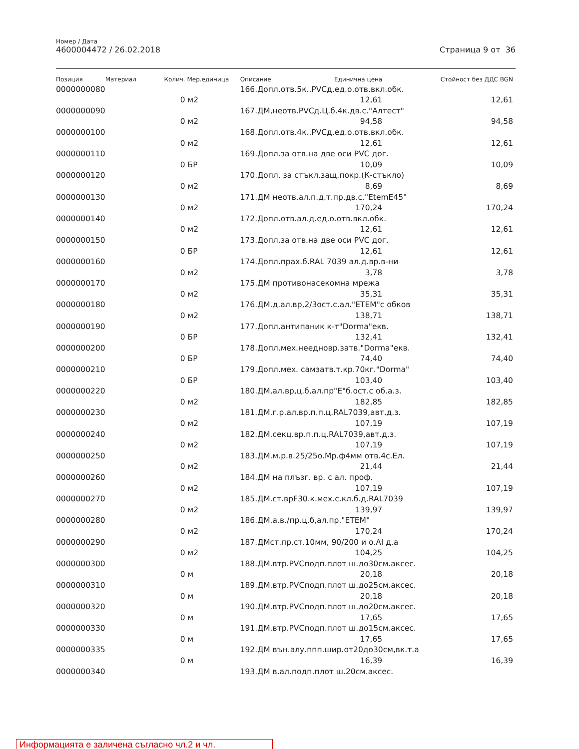Номер / Дата
4600004472 / 26.02.2018 Страница 9 от 36
| Позиция | Материал | Колич. | Мер.единица | Описание | Единична цена | Стойност без ДДС BGN |
| --- | --- | --- | --- | --- | --- | --- |
| 0000000080 | | | | 166.Допл.отв.5к..PVCд.ед.о.отв.вкл.обк. | | |
| | | 0 | м2 | | 12,61 | 12,61 |
| 0000000090 | | | | 167.ДМ,неотв.PVCд.Ц.б.4к.дв.с."Алтест" | | |
| | | 0 | м2 | | 94,58 | 94,58 |
| 0000000100 | | | | 168.Допл.отв.4к..PVCд.ед.о.отв.вкл.обк. | | |
| | | 0 | м2 | | 12,61 | 12,61 |
| 0000000110 | | | | 169.Допл.за отв.на две оси PVC дог. | | |
| | | 0 | БР | | 10,09 | 10,09 |
| 0000000120 | | | | 170.Допл. за стъкл.защ.покр.(К-стъкло) | | |
| | | 0 | м2 | | 8,69 | 8,69 |
| 0000000130 | | | | 171.ДМ неотв.ал.п.д.т.пр.дв.с."EtemE45" | | |
| | | 0 | м2 | | 170,24 | 170,24 |
| 0000000140 | | | | 172.Допл.отв.ал.д.ед.о.отв.вкл.обк. | | |
| | | 0 | м2 | | 12,61 | 12,61 |
| 0000000150 | | | | 173.Допл.за отв.на две оси PVC дог. | | |
| | | 0 | БР | | 12,61 | 12,61 |
| 0000000160 | | | | 174.Допл.прах.б.RAL 7039 ал.д.вр.в-ни | | |
| | | 0 | м2 | | 3,78 | 3,78 |
| 0000000170 | | | | 175.ДМ противонасекомна мрежа | | |
| | | 0 | м2 | | 35,31 | 35,31 |
| 0000000180 | | | | 176.ДМ.д.ал.вр,2/3ост.с.ал."ЕТЕМ"с обков | | |
| | | 0 | м2 | | 138,71 | 138,71 |
| 0000000190 | | | | 177.Допл.антипаник к-т"Dorma"екв. | | |
| | | 0 | БР | | 132,41 | 132,41 |
| 0000000200 | | | | 178.Допл.мех.неедновр.затв."Dorma"екв. | | |
| | | 0 | БР | | 74,40 | 74,40 |
| 0000000210 | | | | 179.Допл.мех. самзатв.т.кр.70кг."Dorma" | | |
| | | 0 | БР | | 103,40 | 103,40 |
| 0000000220 | | | | 180.ДМ,ал.вр,ц.б,ал.пр"Е"б.ост.с об.а.з. | | |
| | | 0 | м2 | | 182,85 | 182,85 |
| 0000000230 | | | | 181.ДМ.г.р.ал.вр.п.п.ц.RAL7039,авт.д.з. | | |
| | | 0 | м2 | | 107,19 | 107,19 |
| 0000000240 | | | | 182.ДМ.секц.вр.п.п.ц.RAL7039,авт.д.з. | | |
| | | 0 | м2 | | 107,19 | 107,19 |
| 0000000250 | | | | 183.ДМ.м.р.в.25/25о.Мр.ф4мм отв.4с.Ел. | | |
| | | 0 | м2 | | 21,44 | 21,44 |
| 0000000260 | | | | 184.ДМ на плъзг. вр. с ал. проф. | | |
| | | 0 | м2 | | 107,19 | 107,19 |
| 0000000270 | | | | 185.ДМ.ст.врF30.к.мех.с.кл.б.д.RAL7039 | | |
| | | 0 | м2 | | 139,97 | 139,97 |
| 0000000280 | | | | 186.ДМ.а.в./пр.ц.б,ал.пр."ЕТЕМ" | | |
| | | 0 | м2 | | 170,24 | 170,24 |
| 0000000290 | | | | 187.ДМст.пр.ст.10мм, 90/200 и о.Al д.а | | |
| | | 0 | м2 | | 104,25 | 104,25 |
| 0000000300 | | | | 188.ДМ.втр.PVCподп.плот ш.до30см.аксес. | | |
| | | 0 | м | | 20,18 | 20,18 |
| 0000000310 | | | | 189.ДМ.втр.PVCподп.плот ш.до25см.аксес. | | |
| | | 0 | м | | 20,18 | 20,18 |
| 0000000320 | | | | 190.ДМ.втр.PVCподп.плот ш.до20см.аксес. | | |
| | | 0 | м | | 17,65 | 17,65 |
| 0000000330 | | | | 191.ДМ.втр.PVCподп.плот ш.до15см.аксес. | | |
| | | 0 | м | | 17,65 | 17,65 |
| 0000000335 | | | | 192.ДМ вън.алу.ппп.шир.от20до30см,вк.т.а | | |
| | | 0 | м | | 16,39 | 16,39 |
| 0000000340 | | | | 193.ДМ в.ал.подп.плот ш.20см.аксес. | | |
Информацията е заличена съгласно чл.2 и чл.